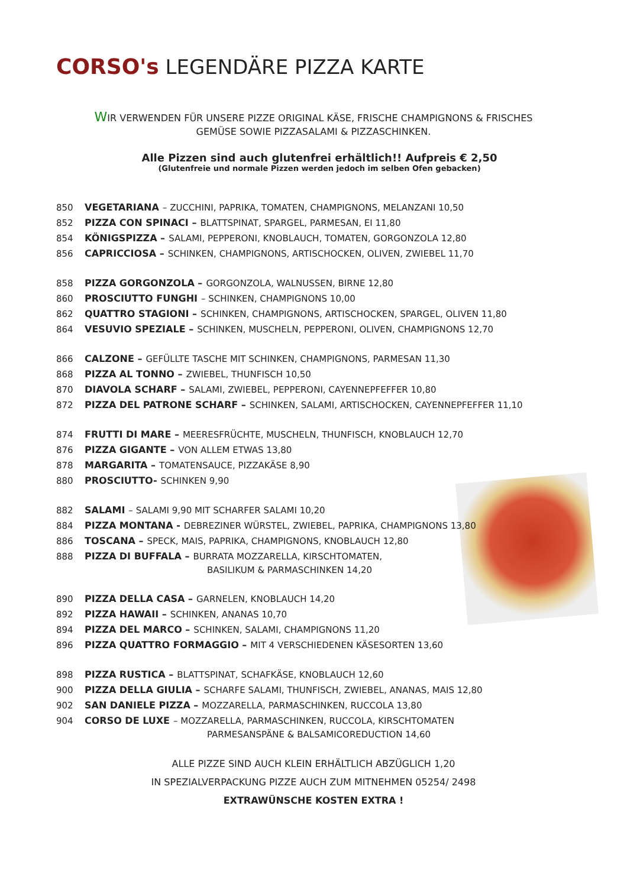CORSO's LEGENDÄRE PIZZA KARTE
WIR VERWENDEN FÜR UNSERE PIZZE ORIGINAL KÄSE, FRISCHE CHAMPIGNONS & FRISCHES GEMÜSE SOWIE PIZZASALAMI & PIZZASCHINKEN.
Alle Pizzen sind auch glutenfrei erhältlich!! Aufpreis € 2,50
(Glutenfreie und normale Pizzen werden jedoch im selben Ofen gebacken)
850 VEGETARIANA – ZUCCHINI, PAPRIKA, TOMATEN, CHAMPIGNONS, MELANZANI 10,50
852 PIZZA CON SPINACI – BLATTSPINAT, SPARGEL, PARMESAN, EI 11,80
854 KÖNIGSPIZZA – SALAMI, PEPPERONI, KNOBLAUCH, TOMATEN, GORGONZOLA 12,80
856 CAPRICCIOSA – SCHINKEN, CHAMPIGNONS, ARTISCHOCKEN, OLIVEN, ZWIEBEL 11,70
858 PIZZA GORGONZOLA – GORGONZOLA, WALNUSSEN, BIRNE 12,80
860 PROSCIUTTO FUNGHI – SCHINKEN, CHAMPIGNONS 10,00
862 QUATTRO STAGIONI – SCHINKEN, CHAMPIGNONS, ARTISCHOCKEN, SPARGEL, OLIVEN 11,80
864 VESUVIO SPEZIALE – SCHINKEN, MUSCHELN, PEPPERONI, OLIVEN, CHAMPIGNONS 12,70
866 CALZONE – GEFÜLLTE TASCHE MIT SCHINKEN, CHAMPIGNONS, PARMESAN 11,30
868 PIZZA AL TONNO – ZWIEBEL, THUNFISCH 10,50
870 DIAVOLA SCHARF – SALAMI, ZWIEBEL, PEPPERONI, CAYENNEPFEFFER 10,80
872 PIZZA DEL PATRONE SCHARF – SCHINKEN, SALAMI, ARTISCHOCKEN, CAYENNEPFEFFER 11,10
874 FRUTTI DI MARE – MEERESFRÜCHTE, MUSCHELN, THUNFISCH, KNOBLAUCH 12,70
876 PIZZA GIGANTE – VON ALLEM ETWAS 13,80
878 MARGARITA – TOMATENSAUCE, PIZZAKÄSE 8,90
880 PROSCIUTTO- SCHINKEN 9,90
882 SALAMI – SALAMI 9,90 MIT SCHARFER SALAMI 10,20
884 PIZZA MONTANA - DEBREZINER WÜRSTEL, ZWIEBEL, PAPRIKA, CHAMPIGNONS 13,80
886 TOSCANA – SPECK, MAIS, PAPRIKA, CHAMPIGNONS, KNOBLAUCH 12,80
888 PIZZA DI BUFFALA – BURRATA MOZZARELLA, KIRSCHTOMATEN,
BASILIKUM & PARMASCHINKEN 14,20
890 PIZZA DELLA CASA – GARNELEN, KNOBLAUCH 14,20
892 PIZZA HAWAII – SCHINKEN, ANANAS 10,70
894 PIZZA DEL MARCO – SCHINKEN, SALAMI, CHAMPIGNONS 11,20
896 PIZZA QUATTRO FORMAGGIO – MIT 4 VERSCHIEDENEN KÄSESORTEN 13,60
898 PIZZA RUSTICA – BLATTSPINAT, SCHAFKÄSE, KNOBLAUCH 12,60
900 PIZZA DELLA GIULIA – SCHARFE SALAMI, THUNFISCH, ZWIEBEL, ANANAS, MAIS 12,80
902 SAN DANIELE PIZZA – MOZZARELLA, PARMASCHINKEN, RUCCOLA 13,80
904 CORSO DE LUXE – MOZZARELLA, PARMASCHINKEN, RUCCOLA, KIRSCHTOMATEN
PARMESANSPÄNE & BALSAMICOREDUCTION 14,60
ALLE PIZZE SIND AUCH KLEIN ERHÄLTLICH ABZÜGLICH 1,20
IN SPEZIALVERPACKUNG PIZZE AUCH ZUM MITNEHMEN 05254/ 2498
EXTRAWÜNSCHE KOSTEN EXTRA !